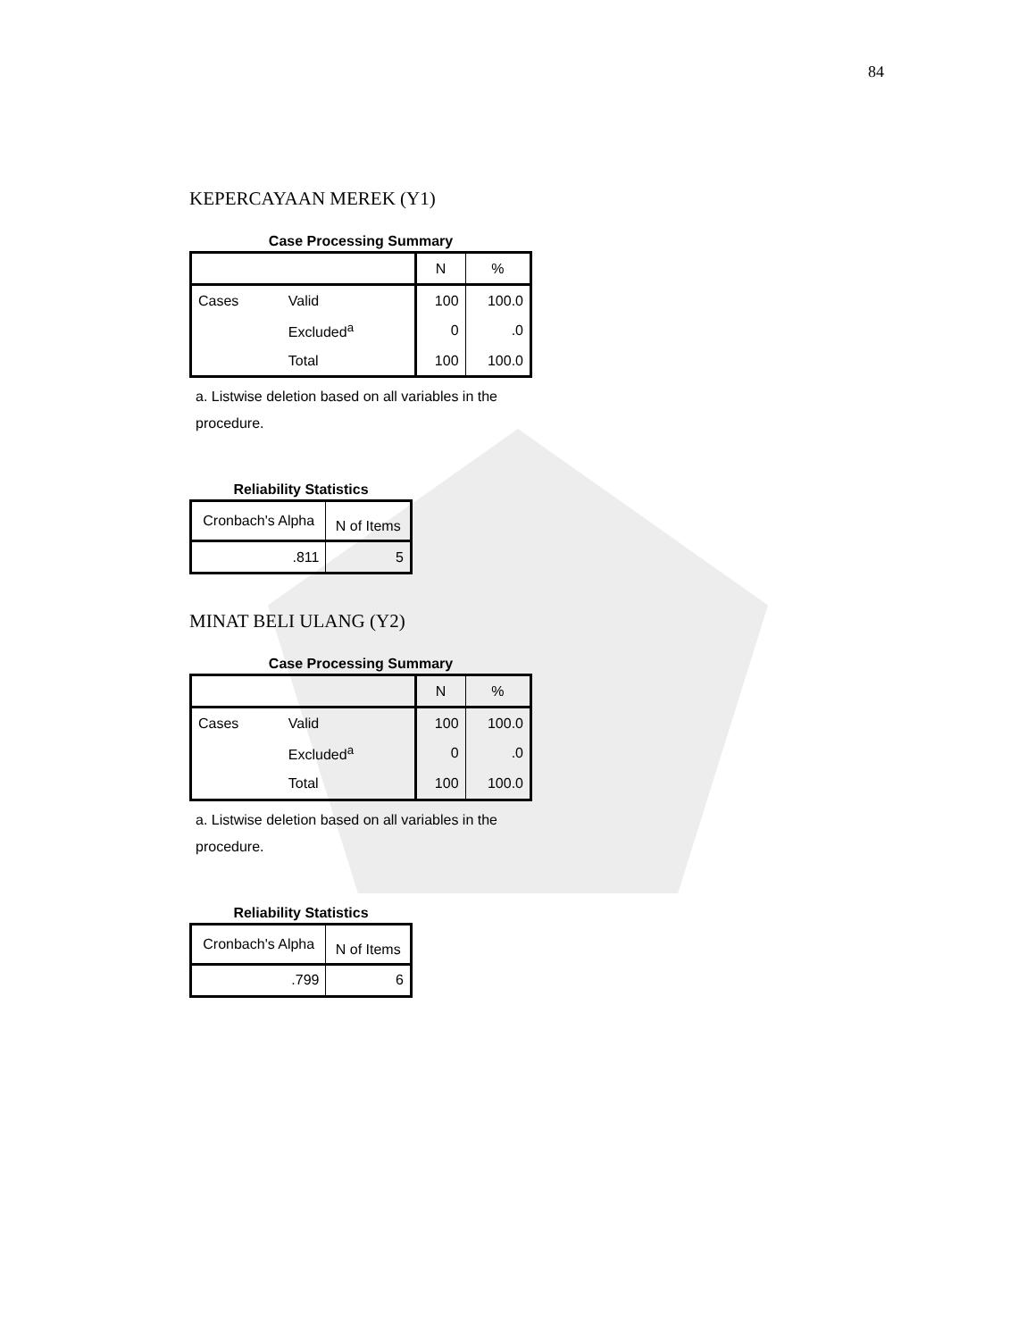84
KEPERCAYAAN MEREK (Y1)
Case Processing Summary
| | | N | % |
| --- | --- | --- | --- |
| Cases | Valid | 100 | 100.0 |
| | Excluded<sup>a</sup> | 0 | .0 |
| | Total | 100 | 100.0 |
a. Listwise deletion based on all variables in the procedure.
Reliability Statistics
| Cronbach's Alpha | N of Items |
| --- | --- |
| .811 | 5 |
MINAT BELI ULANG (Y2)
Case Processing Summary
| | | N | % |
| --- | --- | --- | --- |
| Cases | Valid | 100 | 100.0 |
| | Excluded<sup>a</sup> | 0 | .0 |
| | Total | 100 | 100.0 |
a. Listwise deletion based on all variables in the procedure.
Reliability Statistics
| Cronbach's Alpha | N of Items |
| --- | --- |
| .799 | 6 |